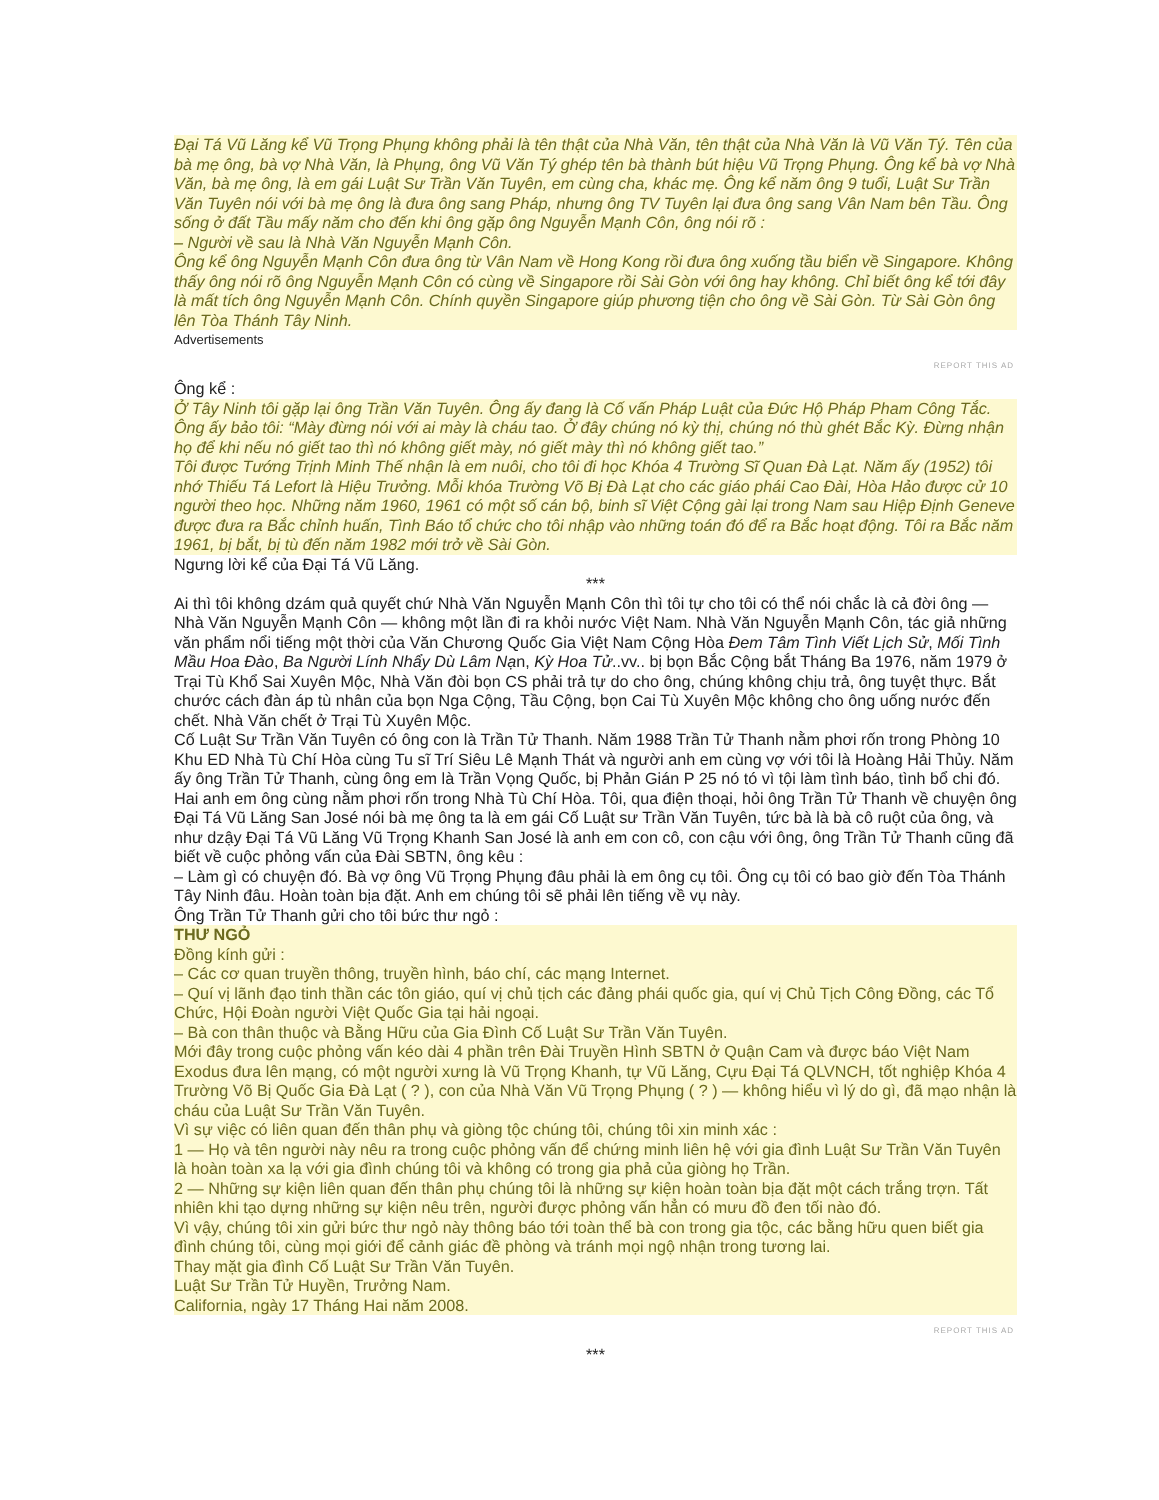Đại Tá Vũ Lăng kể Vũ Trọng Phụng không phải là tên thật của Nhà Văn, tên thật của Nhà Văn là Vũ Văn Tý. Tên của bà mẹ ông, bà vợ Nhà Văn, là Phụng, ông Vũ Văn Tý ghép tên bà thành bút hiệu Vũ Trọng Phụng. Ông kể bà vợ Nhà Văn, bà mẹ ông, là em gái Luật Sư Trần Văn Tuyên, em cùng cha, khác mẹ. Ông kể năm ông 9 tuổi, Luật Sư Trần Văn Tuyên nói với bà mẹ ông là đưa ông sang Pháp, nhưng ông TV Tuyên lại đưa ông sang Vân Nam bên Tầu. Ông sống ở đất Tầu mấy năm cho đến khi ông gặp ông Nguyễn Mạnh Côn, ông nói rõ :
– Người về sau là Nhà Văn Nguyễn Mạnh Côn.
Ông kể ông Nguyễn Mạnh Côn đưa ông từ Vân Nam về Hong Kong rồi đưa ông xuống tầu biển về Singapore. Không thấy ông nói rõ ông Nguyễn Mạnh Côn có cùng về Singapore rồi Sài Gòn với ông hay không. Chỉ biết ông kể tới đây là mất tích ông Nguyễn Mạnh Côn. Chính quyền Singapore giúp phương tiện cho ông về Sài Gòn. Từ Sài Gòn ông lên Tòa Thánh Tây Ninh.
Advertisements
REPORT THIS AD
Ông kể :
Ở Tây Ninh tôi gặp lại ông Trần Văn Tuyên. Ông ấy đang là Cố vấn Pháp Luật của Đức Hộ Pháp Pham Công Tắc. Ông ấy bảo tôi: “Mày đừng nói với ai mày là cháu tao. Ở đây chúng nó kỳ thị, chúng nó thù ghét Bắc Kỳ. Đừng nhận họ để khi nếu nó giết tao thì nó không giết mày, nó giết mày thì nó không giết tao.”
Tôi được Tướng Trịnh Minh Thế nhận là em nuôi, cho tôi đi học Khóa 4 Trường Sĩ Quan Đà Lạt. Năm ấy (1952) tôi nhớ Thiếu Tá Lefort là Hiệu Trưởng. Mỗi khóa Trường Võ Bị Đà Lạt cho các giáo phái Cao Đài, Hòa Hảo được cử 10 người theo học. Những năm 1960, 1961 có một số cán bộ, binh sĩ Việt Cộng gài lại trong Nam sau Hiệp Định Geneve được đưa ra Bắc chỉnh huấn, Tình Báo tổ chức cho tôi nhập vào những toán đó để ra Bắc hoạt động. Tôi ra Bắc năm 1961, bị bắt, bị tù đến năm 1982 mới trở về Sài Gòn.
Ngưng lời kể của Đại Tá Vũ Lăng.
***
Ai thì tôi không dzám quả quyết chứ Nhà Văn Nguyễn Mạnh Côn thì tôi tự cho tôi có thể nói chắc là cả đời ông — Nhà Văn Nguyễn Mạnh Côn — không một lần đi ra khỏi nước Việt Nam. Nhà Văn Nguyễn Mạnh Côn, tác giả những văn phẩm nổi tiếng một thời của Văn Chương Quốc Gia Việt Nam Cộng Hòa Đem Tâm Tình Viết Lịch Sử, Mối Tình Mầu Hoa Đào, Ba Người Lính Nhẩy Dù Lâm Nạn, Kỳ Hoa Tử..vv.. bị bọn Bắc Cộng bắt Tháng Ba 1976, năm 1979 ở Trại Tù Khổ Sai Xuyên Mộc, Nhà Văn đòi bọn CS phải trả tự do cho ông, chúng không chịu trả, ông tuyệt thực. Bắt chước cách đàn áp tù nhân của bọn Nga Cộng, Tầu Cộng, bọn Cai Tù Xuyên Mộc không cho ông uống nước đến chết. Nhà Văn chết ở Trại Tù Xuyên Mộc.
Cố Luật Sư Trần Văn Tuyên có ông con là Trần Tử Thanh. Năm 1988 Trần Tử Thanh nằm phơi rốn trong Phòng 10 Khu ED Nhà Tù Chí Hòa cùng Tu sĩ Trí Siêu Lê Mạnh Thát và người anh em cùng vợ với tôi là Hoàng Hải Thủy. Năm ấy ông Trần Tử Thanh, cùng ông em là Trần Vọng Quốc, bị Phản Gián P 25 nó tó vì tội làm tình báo, tình bổ chi đó. Hai anh em ông cùng nằm phơi rốn trong Nhà Tù Chí Hòa. Tôi, qua điện thoại, hỏi ông Trần Tử Thanh về chuyện ông Đại Tá Vũ Lăng San José nói bà mẹ ông ta là em gái Cố Luật sư Trần Văn Tuyên, tức bà là bà cô ruột của ông, và như dzậy Đại Tá Vũ Lăng Vũ Trọng Khanh San José là anh em con cô, con cậu với ông, ông Trần Tử Thanh cũng đã biết về cuộc phỏng vấn của Đài SBTN, ông kêu :
– Làm gì có chuyện đó. Bà vợ ông Vũ Trọng Phụng đâu phải là em ông cụ tôi. Ông cụ tôi có bao giờ đến Tòa Thánh Tây Ninh đâu. Hoàn toàn bịa đặt. Anh em chúng tôi sẽ phải lên tiếng về vụ này.
Ông Trần Tử Thanh gửi cho tôi bức thư ngỏ :
THƯ NGỎ
Đồng kính gửi :
– Các cơ quan truyền thông, truyền hình, báo chí, các mạng Internet.
– Quí vị lãnh đạo tinh thần các tôn giáo, quí vị chủ tịch các đảng phái quốc gia, quí vị Chủ Tịch Công Đồng, các Tổ Chức, Hội Đoàn người Việt Quốc Gia tại hải ngoại.
– Bà con thân thuộc và Bằng Hữu của Gia Đình Cố Luật Sư Trần Văn Tuyên.
Mới đây trong cuộc phỏng vấn kéo dài 4 phần trên Đài Truyền Hình SBTN ở Quận Cam và được báo Việt Nam Exodus đưa lên mạng, có một người xưng là Vũ Trọng Khanh, tự Vũ Lăng, Cựu Đại Tá QLVNCH, tốt nghiệp Khóa 4 Trường Võ Bị Quốc Gia Đà Lạt ( ? ), con của Nhà Văn Vũ Trọng Phụng ( ? ) — không hiểu vì lý do gì, đã mạo nhận là cháu của Luật Sư Trần Văn Tuyên.
Vì sự việc có liên quan đến thân phụ và giòng tộc chúng tôi, chúng tôi xin minh xác :
1 — Họ và tên người này nêu ra trong cuộc phỏng vấn để chứng minh liên hệ với gia đình Luật Sư Trần Văn Tuyên là hoàn toàn xa lạ với gia đình chúng tôi và không có trong gia phả của giòng họ Trần.
2 — Những sự kiện liên quan đến thân phụ chúng tôi là những sự kiện hoàn toàn bịa đặt một cách trắng trợn. Tất nhiên khi tạo dựng những sự kiện nêu trên, người được phỏng vấn hẳn có mưu đồ đen tối nào đó.
Vì vậy, chúng tôi xin gửi bức thư ngỏ này thông báo tới toàn thể bà con trong gia tộc, các bằng hữu quen biết gia đình chúng tôi, cùng mọi giới để cảnh giác đề phòng và tránh mọi ngộ nhận trong tương lai.
Thay mặt gia đình Cố Luật Sư Trần Văn Tuyên.
Luật Sư Trần Tử Huyền, Trưởng Nam.
California, ngày 17 Tháng Hai năm 2008.
REPORT THIS AD
***